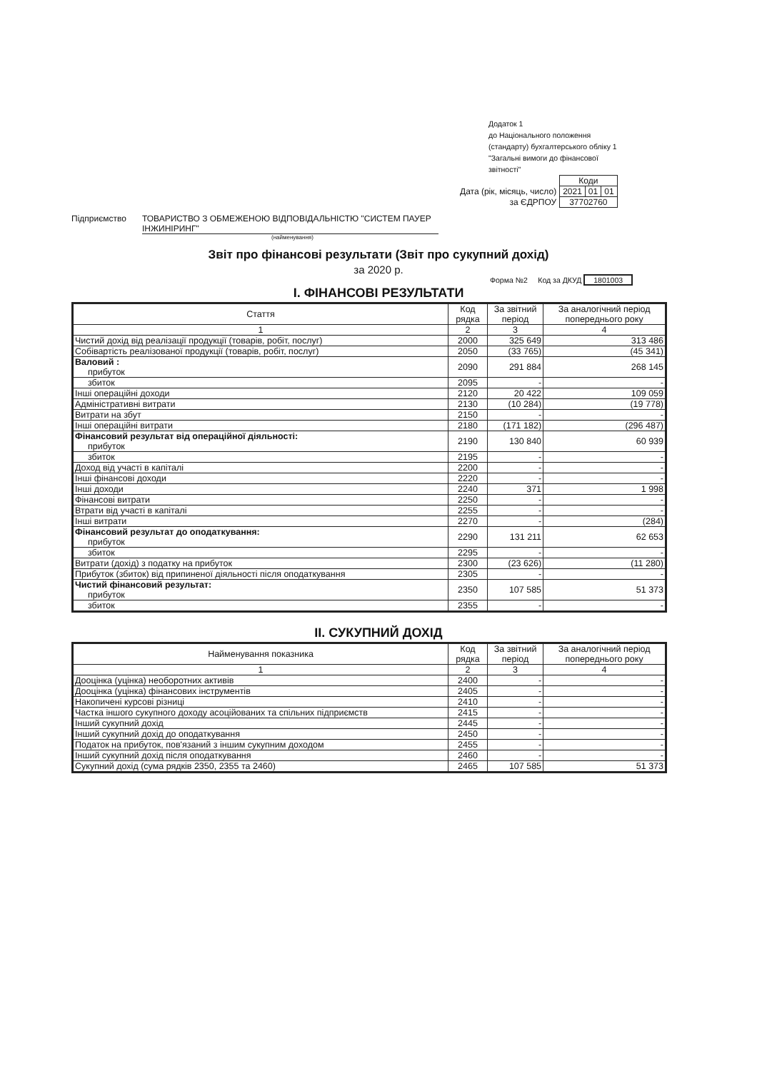Додаток 1
до Національного положення
(стандарту) бухгалтерського обліку 1
"Загальні вимоги до фінансової
звітності"
| | Коди | | |
| Дата (рік, місяць, число) | 2021 | 01 | 01 |
| за ЄДРПОУ | 37702760 | | |
Підприємство ТОВАРИСТВО З ОБМЕЖЕНОЮ ВІДПОВІДАЛЬНІСТЮ "СИСТЕМ ПАУЕР ІНЖИНІРИНГ"
(найменування)
Звіт про фінансові результати (Звіт про сукупний дохід)
за 2020 р.
Форма №2 Код за ДКУД 1801003
I. ФІНАНСОВІ РЕЗУЛЬТАТИ
| Стаття | Код рядка | За звітний період | За аналогічний період попереднього року |
| --- | --- | --- | --- |
| 1 | 2 | 3 | 4 |
| Чистий дохід від реалізації продукції (товарів, робіт, послуг) | 2000 | 325 649 | 313 486 |
| Собівартість реалізованої продукції (товарів, робіт, послуг) | 2050 | (33 765) | (45 341) |
| Валовий : прибуток | 2090 | 291 884 | 268 145 |
| збиток | 2095 | - | - |
| Інші операційні доходи | 2120 | 20 422 | 109 059 |
| Адміністративні витрати | 2130 | (10 284) | (19 778) |
| Витрати на збут | 2150 | - | - |
| Інші операційні витрати | 2180 | (171 182) | (296 487) |
| Фінансовий результат від операційної діяльності: прибуток | 2190 | 130 840 | 60 939 |
| збиток | 2195 | - | - |
| Доход від участі в капіталі | 2200 | - | - |
| Інші фінансові доходи | 2220 | - | - |
| Інші доходи | 2240 | 371 | 1 998 |
| Фінансові витрати | 2250 | - | - |
| Втрати від участі в капіталі | 2255 | - | - |
| Інші витрати | 2270 | - | (284) |
| Фінансовий результат до оподаткування: прибуток | 2290 | 131 211 | 62 653 |
| збиток | 2295 | - | - |
| Витрати (дохід) з податку на прибуток | 2300 | (23 626) | (11 280) |
| Прибуток (збиток) від припиненої діяльності після оподаткування | 2305 | - | - |
| Чистий фінансовий результат: прибуток | 2350 | 107 585 | 51 373 |
| збиток | 2355 | - | - |
II. СУКУПНИЙ ДОХІД
| Найменування показника | Код рядка | За звітний період | За аналогічний період попереднього року |
| --- | --- | --- | --- |
| 1 | 2 | 3 | 4 |
| Дооцінка (уцінка) необоротних активів | 2400 | - | - |
| Дооцінка (уцінка) фінансових інструментів | 2405 | - | - |
| Накопичені курсові різниці | 2410 | - | - |
| Частка іншого сукупного доходу асоційованих та спільних підприємств | 2415 | - | - |
| Інший сукупний дохід | 2445 | - | - |
| Інший сукупний дохід до оподаткування | 2450 | - | - |
| Податок на прибуток, пов'язаний з іншим сукупним доходом | 2455 | - | - |
| Інший сукупний дохід після оподаткування | 2460 | - | - |
| Сукупний дохід (сума рядків 2350, 2355 та 2460) | 2465 | 107 585 | 51 373 |